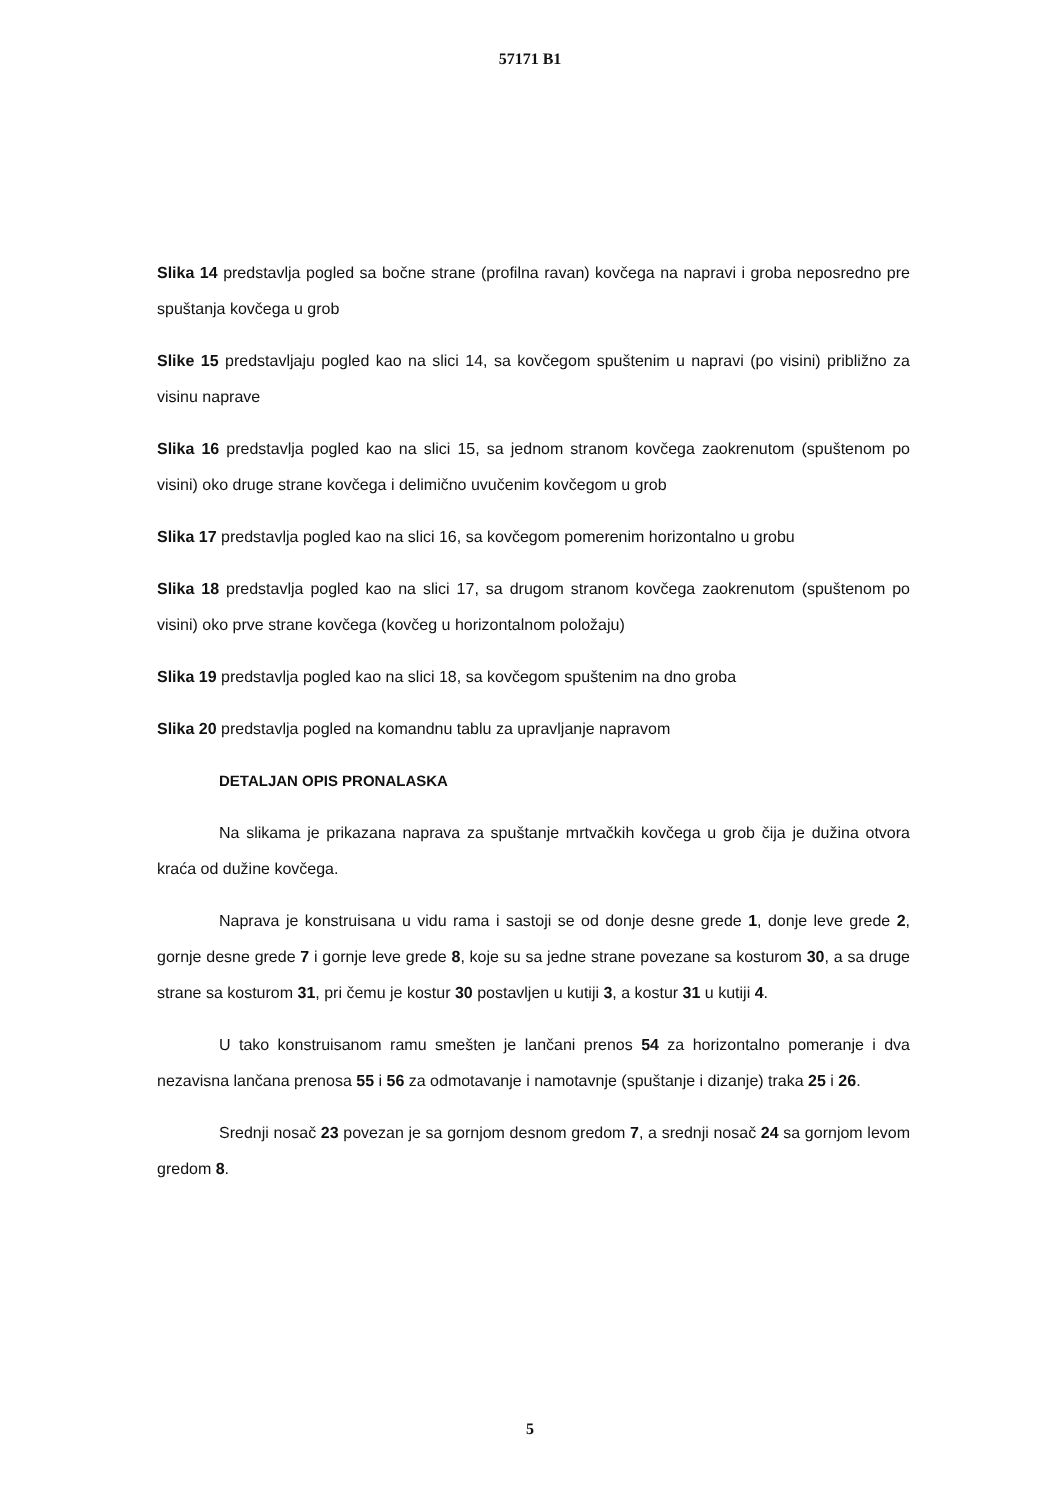57171 B1
Slika 14 predstavlja pogled sa bočne strane (profilna ravan) kovčega na napravi i groba neposredno pre spuštanja kovčega u grob
Slike 15 predstavljaju pogled kao na slici 14, sa kovčegom spuštenim u napravi (po visini) približno za visinu naprave
Slika 16 predstavlja pogled kao na slici 15, sa jednom stranom kovčega zaokrenutom (spuštenom po visini) oko druge strane kovčega i delimično uvučenim kovčegom u grob
Slika 17 predstavlja pogled kao na slici 16, sa kovčegom pomerenim horizontalno u grobu
Slika 18 predstavlja pogled kao na slici 17, sa drugom stranom kovčega zaokrenutom (spuštenom po visini) oko prve strane kovčega (kovčeg u horizontalnom položaju)
Slika 19 predstavlja pogled kao na slici 18, sa kovčegom spuštenim na dno groba
Slika 20 predstavlja pogled na komandnu tablu za upravljanje napravom
DETALJAN OPIS PRONALASKA
Na slikama je prikazana naprava za spuštanje mrtvačkih kovčega u grob čija je dužina otvora kraća od dužine kovčega.
Naprava je konstruisana u vidu rama i sastoji se od donje desne grede 1, donje leve grede 2, gornje desne grede 7 i gornje leve grede 8, koje su sa jedne strane povezane sa kosturom 30, a sa druge strane sa kosturom 31, pri čemu je kostur 30 postavljen u kutiji 3, a kostur 31 u kutiji 4.
U tako konstruisanom ramu smešten je lančani prenos 54 za horizontalno pomeranje i dva nezavisna lančana prenosa 55 i 56 za odmotavanje i namotavnje (spuštanje i dizanje) traka 25 i 26.
Srednji nosač 23 povezan je sa gornjom desnom gredom 7, a srednji nosač 24 sa gornjom levom gredom 8.
5